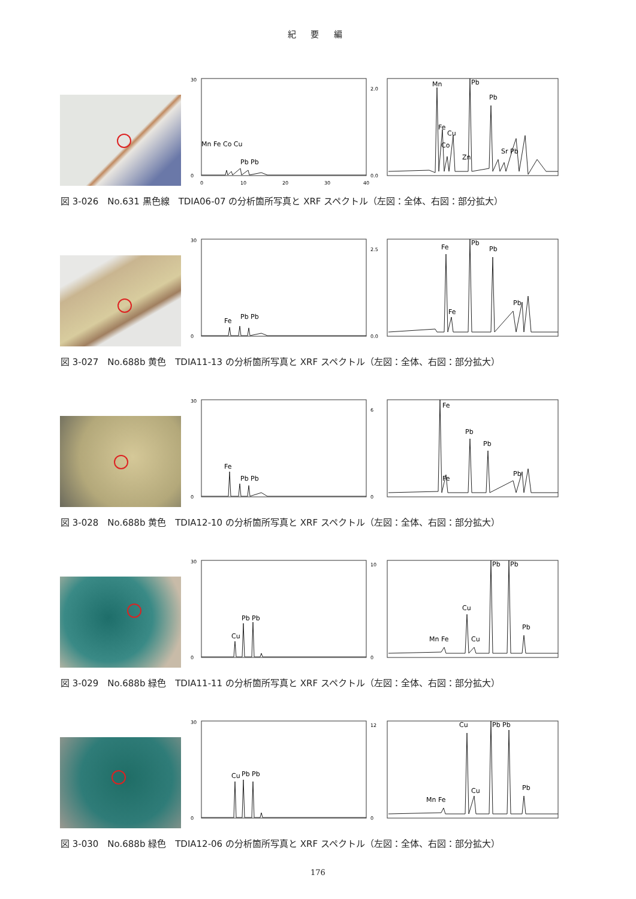紀 要 編
30
0
0
10
20
30
40
Mn Fe Co Cu
Pb Pb
2.0
0.0
Mn
Fe
Cu
Co
Zn
Pb
Pb
Sr Pb
図 3-026　No.631 黒色線　TDIA06-07 の分析箇所写真と XRF スペクトル（左図：全体、右図：部分拡大）
30
0
Fe
Pb Pb
2.5
0.0
Fe
Fe
Pb
Pb
Pb
図 3-027　No.688b 黄色　TDIA11-13 の分析箇所写真と XRF スペクトル（左図：全体、右図：部分拡大）
30
0
Fe
Pb Pb
6
0
Fe
Fe
Pb
Pb
Pb
図 3-028　No.688b 黄色　TDIA12-10 の分析箇所写真と XRF スペクトル（左図：全体、右図：部分拡大）
30
0
Cu
Pb Pb
10
0
Cu
Mn Fe
Cu
Pb
Pb
Pb
図 3-029　No.688b 緑色　TDIA11-11 の分析箇所写真と XRF スペクトル（左図：全体、右図：部分拡大）
30
0
Cu
Pb Pb
12
0
Cu
Mn Fe
Cu
Pb Pb
Pb
図 3-030　No.688b 緑色　TDIA12-06 の分析箇所写真と XRF スペクトル（左図：全体、右図：部分拡大）
176